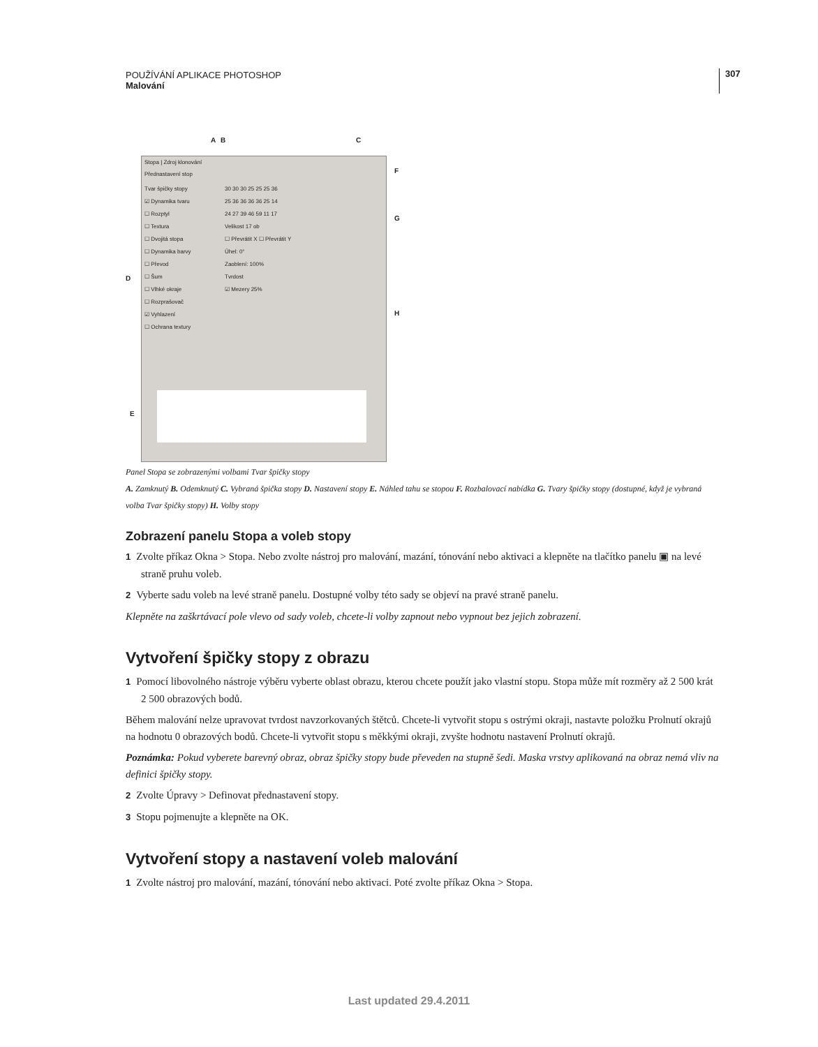POUŽÍVÁNÍ APLIKACE PHOTOSHOP
Malování
307
A B C
F
G
D
H
E
Stopa | Zdroj klonování
Přednastavení stop
Tvar špičky stopy
☑ Dynamika tvaru
☐ Rozptyl
☐ Textura
☐ Dvojitá stopa
☐ Dynamika barvy
☐ Převod
☐ Šum
☐ Vlhké okraje
☐ Rozprašovač
☑ Vyhlazení
☐ Ochrana textury
30 30 30 25 25 25 36
25 36 36 36 36 25 14
24 27 39 46 59 11 17
Velikost 17 ob
☐ Převrátit X ☐ Převrátit Y
Úhel: 0°
Zaoblení: 100%
Tvrdost
☑ Mezery 25%
Panel Stopa se zobrazenými volbami Tvar špičky stopy
A. Zamknutý B. Odemknutý C. Vybraná špička stopy D. Nastavení stopy E. Náhled tahu se stopou F. Rozbalovací nabídka G. Tvary špičky stopy (dostupné, když je vybraná volba Tvar špičky stopy) H. Volby stopy
Zobrazení panelu Stopa a voleb stopy
1 Zvolte příkaz Okna > Stopa. Nebo zvolte nástroj pro malování, mazání, tónování nebo aktivaci a klepněte na tlačítko panelu ▣ na levé straně pruhu voleb.
2 Vyberte sadu voleb na levé straně panelu. Dostupné volby této sady se objeví na pravé straně panelu.
Klepněte na zaškrtávací pole vlevo od sady voleb, chcete-li volby zapnout nebo vypnout bez jejich zobrazení.
Vytvoření špičky stopy z obrazu
1 Pomocí libovolného nástroje výběru vyberte oblast obrazu, kterou chcete použít jako vlastní stopu. Stopa může mít rozměry až 2 500 krát 2 500 obrazových bodů.
Během malování nelze upravovat tvrdost navzorkovaných štětců. Chcete-li vytvořit stopu s ostrými okraji, nastavte položku Prolnutí okrajů na hodnotu 0 obrazových bodů. Chcete-li vytvořit stopu s měkkými okraji, zvyšte hodnotu nastavení Prolnutí okrajů.
Poznámka: Pokud vyberete barevný obraz, obraz špičky stopy bude převeden na stupně šedi. Maska vrstvy aplikovaná na obraz nemá vliv na definici špičky stopy.
2 Zvolte Úpravy > Definovat přednastavení stopy.
3 Stopu pojmenujte a klepněte na OK.
Vytvoření stopy a nastavení voleb malování
1 Zvolte nástroj pro malování, mazání, tónování nebo aktivaci. Poté zvolte příkaz Okna > Stopa.
Last updated 29.4.2011